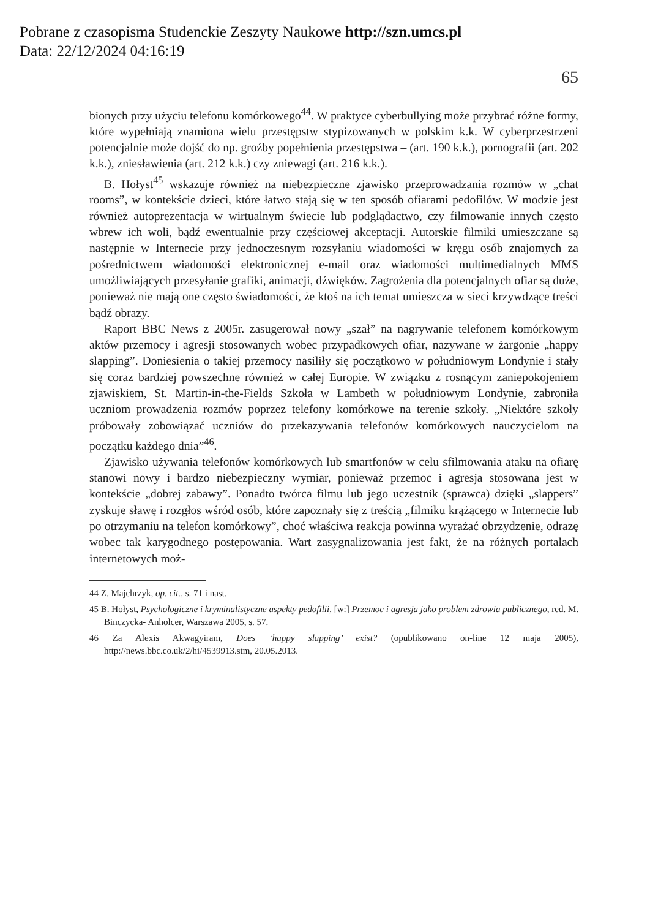Pobrane z czasopisma Studenckie Zeszyty Naukowe http://szn.umcs.pl
Data: 22/12/2024 04:16:19
65
bionych przy użyciu telefonu komórkowego<sup>44</sup>. W praktyce cyberbullying może przybrać różne formy, które wypełniają znamiona wielu przestępstw stypizowanych w polskim k.k. W cyberprzestrzeni potencjalnie może dojść do np. groźby popełnienia przestępstwa – (art. 190 k.k.), pornografii (art. 202 k.k.), zniesławienia (art. 212 k.k.) czy zniewagi (art. 216 k.k.).
B. Hołyst<sup>45</sup> wskazuje również na niebezpieczne zjawisko przeprowadzania rozmów w „chat rooms”, w kontekście dzieci, które łatwo stają się w ten sposób ofiarami pedofilów. W modzie jest również autoprezentacja w wirtualnym świecie lub podglądactwo, czy filmowanie innych często wbrew ich woli, bądź ewentualnie przy częściowej akceptacji. Autorskie filmiki umieszczane są następnie w Internecie przy jednoczesnym rozsyłaniu wiadomości w kręgu osób znajomych za pośrednictwem wiadomości elektronicznej e-mail oraz wiadomości multimedialnych MMS umożliwiających przesyłanie grafiki, animacji, dźwięków. Zagrożenia dla potencjalnych ofiar są duże, ponieważ nie mają one często świadomości, że ktoś na ich temat umieszcza w sieci krzywdzące treści bądź obrazy.
Raport BBC News z 2005r. zasugerował nowy „szał” na nagrywanie telefonem komórkowym aktów przemocy i agresji stosowanych wobec przypadkowych ofiar, nazywane w żargonie „happy slapping”. Doniesienia o takiej przemocy nasiliły się początkowo w południowym Londynie i stały się coraz bardziej powszechne również w całej Europie. W związku z rosnącym zaniepokojeniem zjawiskiem, St. Martin-in-the-Fields Szkoła w Lambeth w południowym Londynie, zabroniła uczniom prowadzenia rozmów poprzez telefony komórkowe na terenie szkoły. „Niektóre szkoły próbowały zobowiązać uczniów do przekazywania telefonów komórkowych nauczycielom na początku każdego dnia”<sup>46</sup>.
Zjawisko używania telefonów komórkowych lub smartfonów w celu sfilmowania ataku na ofiarę stanowi nowy i bardzo niebezpieczny wymiar, ponieważ przemoc i agresja stosowana jest w kontekście „dobrej zabawy”. Ponadto twórca filmu lub jego uczestnik (sprawca) dzięki „slappers” zyskuje sławę i rozgłos wśród osób, które zapoznały się z treścią „filmiku krążącego w Internecie lub po otrzymaniu na telefon komórkowy”, choć właściwa reakcja powinna wyrażać obrzydzenie, odrazę wobec tak karygodnego postępowania. Wart zasygnalizowania jest fakt, że na różnych portalach internetowych moż-
44 Z. Majchrzyk, op. cit., s. 71 i nast.
45 B. Hołyst, Psychologiczne i kryminalistyczne aspekty pedofilii, [w:] Przemoc i agresja jako problem zdrowia publicznego, red. M. Binczycka- Anholcer, Warszawa 2005, s. 57.
46 Za Alexis Akwagyiram, Does ‘happy slapping’ exist? (opublikowano on-line 12 maja 2005), http://news.bbc.co.uk/2/hi/4539913.stm, 20.05.2013.